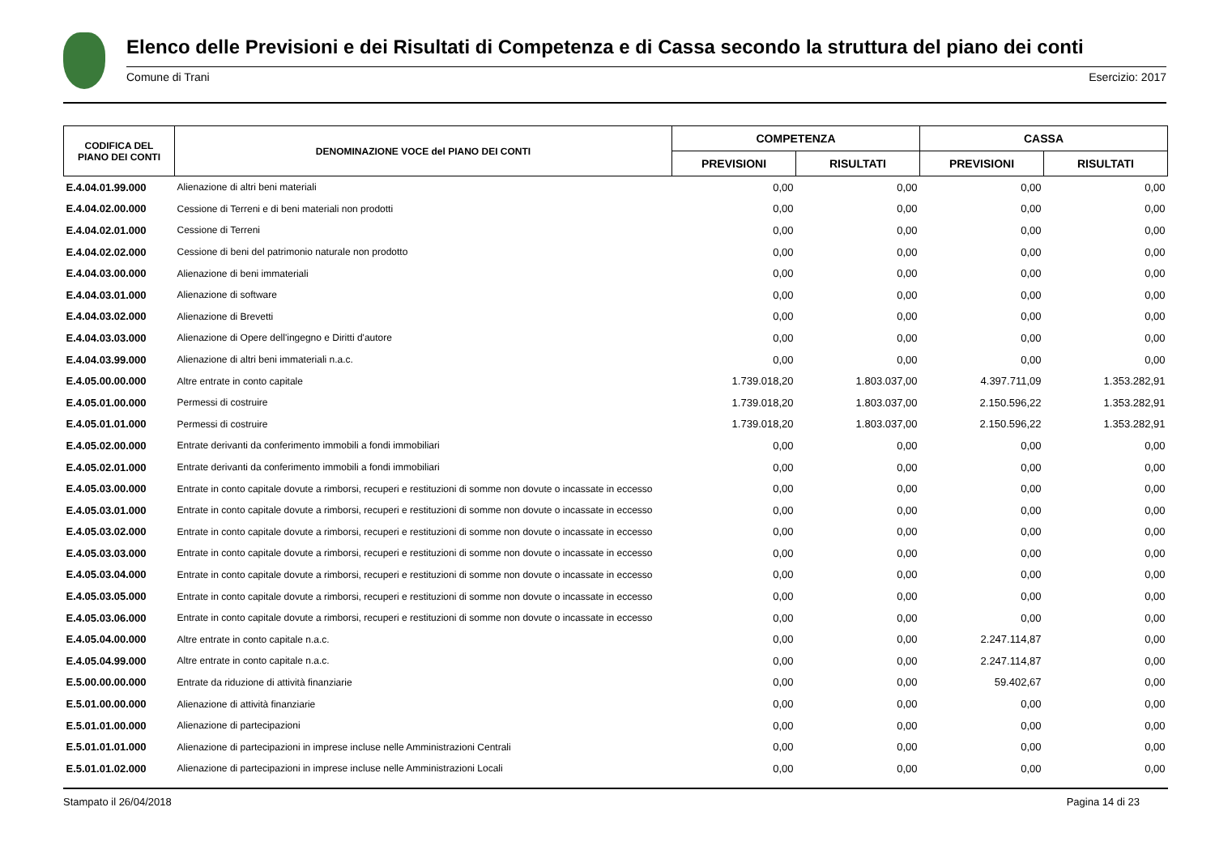Elenco delle Previsioni e dei Risultati di Competenza e di Cassa secondo la struttura del piano dei conti
Comune di Trani Esercizio: 2017
| CODIFICA DEL PIANO DEI CONTI | DENOMINAZIONE VOCE del PIANO DEI CONTI | COMPETENZA | | CASSA | |
| --- | --- | --- | --- | --- | --- |
| | | PREVISIONI | RISULTATI | PREVISIONI | RISULTATI |
| E.4.04.01.99.000 | Alienazione di altri beni materiali | 0,00 | 0,00 | 0,00 | 0,00 |
| E.4.04.02.00.000 | Cessione di Terreni e di beni materiali non prodotti | 0,00 | 0,00 | 0,00 | 0,00 |
| E.4.04.02.01.000 | Cessione di Terreni | 0,00 | 0,00 | 0,00 | 0,00 |
| E.4.04.02.02.000 | Cessione di beni del patrimonio naturale non prodotto | 0,00 | 0,00 | 0,00 | 0,00 |
| E.4.04.03.00.000 | Alienazione di beni immateriali | 0,00 | 0,00 | 0,00 | 0,00 |
| E.4.04.03.01.000 | Alienazione di software | 0,00 | 0,00 | 0,00 | 0,00 |
| E.4.04.03.02.000 | Alienazione di Brevetti | 0,00 | 0,00 | 0,00 | 0,00 |
| E.4.04.03.03.000 | Alienazione di Opere dell'ingegno e Diritti d'autore | 0,00 | 0,00 | 0,00 | 0,00 |
| E.4.04.03.99.000 | Alienazione di altri beni immateriali n.a.c. | 0,00 | 0,00 | 0,00 | 0,00 |
| E.4.05.00.00.000 | Altre entrate in conto capitale | 1.739.018,20 | 1.803.037,00 | 4.397.711,09 | 1.353.282,91 |
| E.4.05.01.00.000 | Permessi di costruire | 1.739.018,20 | 1.803.037,00 | 2.150.596,22 | 1.353.282,91 |
| E.4.05.01.01.000 | Permessi di costruire | 1.739.018,20 | 1.803.037,00 | 2.150.596,22 | 1.353.282,91 |
| E.4.05.02.00.000 | Entrate derivanti da conferimento immobili a fondi immobiliari | 0,00 | 0,00 | 0,00 | 0,00 |
| E.4.05.02.01.000 | Entrate derivanti da conferimento immobili a fondi immobiliari | 0,00 | 0,00 | 0,00 | 0,00 |
| E.4.05.03.00.000 | Entrate in conto capitale dovute a rimborsi, recuperi e restituzioni di somme non dovute o incassate in eccesso | 0,00 | 0,00 | 0,00 | 0,00 |
| E.4.05.03.01.000 | Entrate in conto capitale dovute a rimborsi, recuperi e restituzioni di somme non dovute o incassate in eccesso | 0,00 | 0,00 | 0,00 | 0,00 |
| E.4.05.03.02.000 | Entrate in conto capitale dovute a rimborsi, recuperi e restituzioni di somme non dovute o incassate in eccesso | 0,00 | 0,00 | 0,00 | 0,00 |
| E.4.05.03.03.000 | Entrate in conto capitale dovute a rimborsi, recuperi e restituzioni di somme non dovute o incassate in eccesso | 0,00 | 0,00 | 0,00 | 0,00 |
| E.4.05.03.04.000 | Entrate in conto capitale dovute a rimborsi, recuperi e restituzioni di somme non dovute o incassate in eccesso | 0,00 | 0,00 | 0,00 | 0,00 |
| E.4.05.03.05.000 | Entrate in conto capitale dovute a rimborsi, recuperi e restituzioni di somme non dovute o incassate in eccesso | 0,00 | 0,00 | 0,00 | 0,00 |
| E.4.05.03.06.000 | Entrate in conto capitale dovute a rimborsi, recuperi e restituzioni di somme non dovute o incassate in eccesso | 0,00 | 0,00 | 0,00 | 0,00 |
| E.4.05.04.00.000 | Altre entrate in conto capitale n.a.c. | 0,00 | 0,00 | 2.247.114,87 | 0,00 |
| E.4.05.04.99.000 | Altre entrate in conto capitale n.a.c. | 0,00 | 0,00 | 2.247.114,87 | 0,00 |
| E.5.00.00.00.000 | Entrate da riduzione di attività finanziarie | 0,00 | 0,00 | 59.402,67 | 0,00 |
| E.5.01.00.00.000 | Alienazione di attività finanziarie | 0,00 | 0,00 | 0,00 | 0,00 |
| E.5.01.01.00.000 | Alienazione di partecipazioni | 0,00 | 0,00 | 0,00 | 0,00 |
| E.5.01.01.01.000 | Alienazione di partecipazioni in imprese incluse nelle Amministrazioni Centrali | 0,00 | 0,00 | 0,00 | 0,00 |
| E.5.01.01.02.000 | Alienazione di partecipazioni in imprese incluse nelle Amministrazioni Locali | 0,00 | 0,00 | 0,00 | 0,00 |
Stampato il 26/04/2018 Pagina 14 di 23